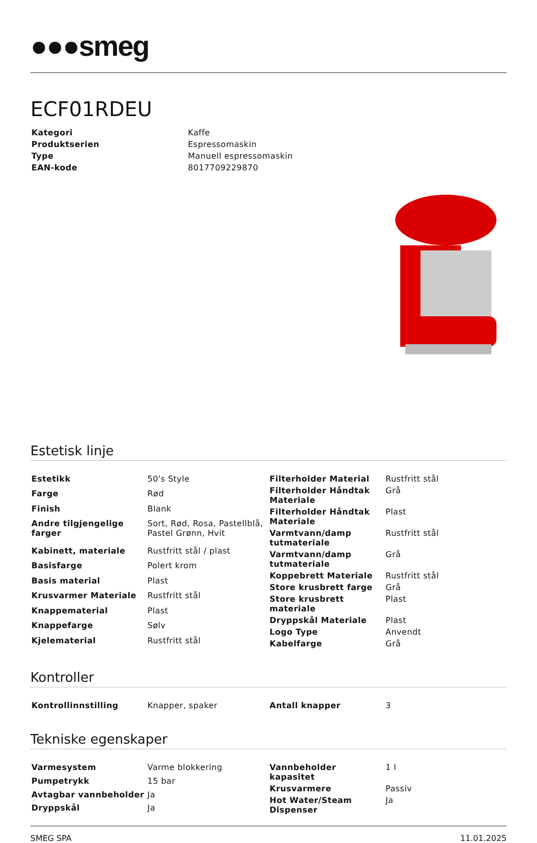●●●smeg
ECF01RDEU
| Kategori | Kaffe |
| Produktserien | Espressomaskin |
| Type | Manuell espressomaskin |
| EAN-kode | 8017709229870 |
Estetisk linje
| Estetikk | 50's Style |
| Farge | Rød |
| Finish | Blank |
| Andre tilgjengelige farger | Sort, Rød, Rosa, Pastellblå, Pastel Grønn, Hvit |
| Kabinett, materiale | Rustfritt stål / plast |
| Basisfarge | Polert krom |
| Basis material | Plast |
| Krusvarmer Materiale | Rustfritt stål |
| Knappematerial | Plast |
| Knappefarge | Sølv |
| Kjelematerial | Rustfritt stål |
| Filterholder Material | Rustfritt stål |
| Filterholder Håndtak Materiale | Grå |
| Filterholder Håndtak Materiale | Plast |
| Varmtvann/damp tutmateriale | Rustfritt stål |
| Varmtvann/damp tutmateriale | Grå |
| Koppebrett Materiale | Rustfritt stål |
| Store krusbrett farge | Grå |
| Store krusbrett materiale | Plast |
| Dryppskål Materiale | Plast |
| Logo Type | Anvendt |
| Kabelfarge | Grå |
Kontroller
| Kontrollinnstilling | Knapper, spaker |
| Antall knapper | 3 |
Tekniske egenskaper
| Varmesystem | Varme blokkering |
| Pumpetrykk | 15 bar |
| Avtagbar vannbeholder | Ja |
| Dryppskål | Ja |
| Vannbeholder kapasitet | 1 l |
| Krusvarmere | Passiv |
| Hot Water/Steam Dispenser | Ja |
SMEG SPA 11.01.2025